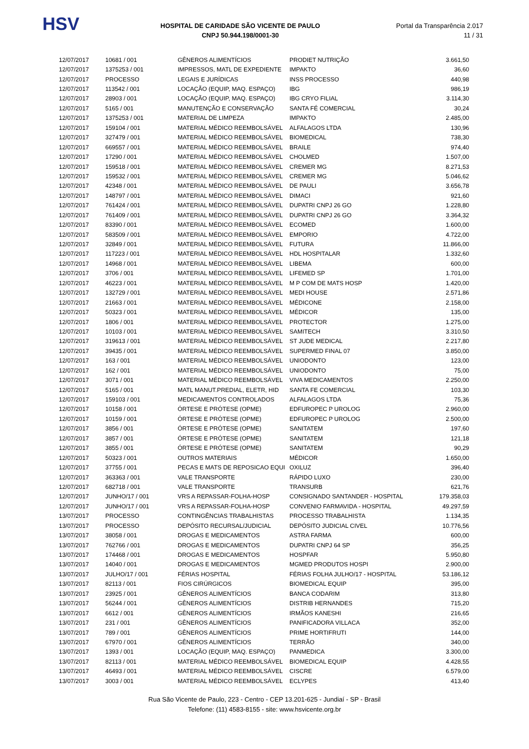HSV
HOSPITAL DE CARIDADE SÃO VICENTE DE PAULO
CNPJ 50.944.198/0001-30
Portal da Transparência 2.017
11 / 31
| 12/07/2017 | 10681 / 001 | GÊNEROS ALIMENTÍCIOS | PRODIET NUTRIÇÃO | 3.661,50 |
| 12/07/2017 | 1375253 / 001 | IMPRESSOS, MATL DE EXPEDIENTE | IMPAKTO | 36,60 |
| 12/07/2017 | PROCESSO | LEGAIS E JURÍDICAS | INSS PROCESSO | 440,98 |
| 12/07/2017 | 113542 / 001 | LOCAÇÃO (EQUIP, MAQ. ESPAÇO) | IBG | 986,19 |
| 12/07/2017 | 28903 / 001 | LOCAÇÃO (EQUIP, MAQ. ESPAÇO) | IBG CRYO FILIAL | 3.114,30 |
| 12/07/2017 | 5165 / 001 | MANUTENÇÃO E CONSERVAÇÃO | SANTA FÉ COMERCIAL | 30,24 |
| 12/07/2017 | 1375253 / 001 | MATERIAL DE LIMPEZA | IMPAKTO | 2.485,00 |
| 12/07/2017 | 159104 / 001 | MATERIAL MÉDICO REEMBOLSÁVEL | ALFALAGOS LTDA | 130,96 |
| 12/07/2017 | 327479 / 001 | MATERIAL MÉDICO REEMBOLSÁVEL | BIOMEDICAL | 738,30 |
| 12/07/2017 | 669557 / 001 | MATERIAL MÉDICO REEMBOLSÁVEL | BRAILE | 974,40 |
| 12/07/2017 | 17290 / 001 | MATERIAL MÉDICO REEMBOLSÁVEL | CHOLMED | 1.507,00 |
| 12/07/2017 | 159518 / 001 | MATERIAL MÉDICO REEMBOLSÁVEL | CREMER MG | 8.271,53 |
| 12/07/2017 | 159532 / 001 | MATERIAL MÉDICO REEMBOLSÁVEL | CREMER MG | 5.046,62 |
| 12/07/2017 | 42348 / 001 | MATERIAL MÉDICO REEMBOLSÁVEL | DE PAULI | 3.656,78 |
| 12/07/2017 | 148797 / 001 | MATERIAL MÉDICO REEMBOLSÁVEL | DIMACI | 921,60 |
| 12/07/2017 | 761424 / 001 | MATERIAL MÉDICO REEMBOLSÁVEL | DUPATRI CNPJ 26 GO | 1.228,80 |
| 12/07/2017 | 761409 / 001 | MATERIAL MÉDICO REEMBOLSÁVEL | DUPATRI CNPJ 26 GO | 3.364,32 |
| 12/07/2017 | 83390 / 001 | MATERIAL MÉDICO REEMBOLSÁVEL | ECOMED | 1.600,00 |
| 12/07/2017 | 583509 / 001 | MATERIAL MÉDICO REEMBOLSÁVEL | EMPORIO | 4.722,00 |
| 12/07/2017 | 32849 / 001 | MATERIAL MÉDICO REEMBOLSÁVEL | FUTURA | 11.866,00 |
| 12/07/2017 | 117223 / 001 | MATERIAL MÉDICO REEMBOLSÁVEL | HDL HOSPITALAR | 1.332,60 |
| 12/07/2017 | 14968 / 001 | MATERIAL MÉDICO REEMBOLSÁVEL | LIBEMA | 600,00 |
| 12/07/2017 | 3706 / 001 | MATERIAL MÉDICO REEMBOLSÁVEL | LIFEMED SP | 1.701,00 |
| 12/07/2017 | 46223 / 001 | MATERIAL MÉDICO REEMBOLSÁVEL | M P COM DE MATS HOSP | 1.420,00 |
| 12/07/2017 | 132729 / 001 | MATERIAL MÉDICO REEMBOLSÁVEL | MEDI HOUSE | 2.571,86 |
| 12/07/2017 | 21663 / 001 | MATERIAL MÉDICO REEMBOLSÁVEL | MÉDICONE | 2.158,00 |
| 12/07/2017 | 50323 / 001 | MATERIAL MÉDICO REEMBOLSÁVEL | MÉDICOR | 135,00 |
| 12/07/2017 | 1806 / 001 | MATERIAL MÉDICO REEMBOLSÁVEL | PROTECTOR | 1.275,00 |
| 12/07/2017 | 10103 / 001 | MATERIAL MÉDICO REEMBOLSÁVEL | SAMITECH | 3.310,50 |
| 12/07/2017 | 319613 / 001 | MATERIAL MÉDICO REEMBOLSÁVEL | ST JUDE MEDICAL | 2.217,80 |
| 12/07/2017 | 39435 / 001 | MATERIAL MÉDICO REEMBOLSÁVEL | SUPERMED FINAL 07 | 3.850,00 |
| 12/07/2017 | 163 / 001 | MATERIAL MÉDICO REEMBOLSÁVEL | UNIODONTO | 123,00 |
| 12/07/2017 | 162 / 001 | MATERIAL MÉDICO REEMBOLSÁVEL | UNIODONTO | 75,00 |
| 12/07/2017 | 3071 / 001 | MATERIAL MÉDICO REEMBOLSÁVEL | VIVA MEDICAMENTOS | 2.250,00 |
| 12/07/2017 | 5165 / 001 | MATL MANUT.PREDIAL, ELETR, HID | SANTA FE COMERCIAL | 103,30 |
| 12/07/2017 | 159103 / 001 | MEDICAMENTOS CONTROLADOS | ALFALAGOS LTDA | 75,36 |
| 12/07/2017 | 10158 / 001 | ÓRTESE E PRÓTESE (OPME) | EDFUROPEC P UROLOG | 2.960,00 |
| 12/07/2017 | 10159 / 001 | ÓRTESE E PRÓTESE (OPME) | EDFUROPEC P UROLOG | 2.500,00 |
| 12/07/2017 | 3856 / 001 | ÓRTESE E PRÓTESE (OPME) | SANITATEM | 197,60 |
| 12/07/2017 | 3857 / 001 | ÓRTESE E PRÓTESE (OPME) | SANITATEM | 121,18 |
| 12/07/2017 | 3855 / 001 | ÓRTESE E PRÓTESE (OPME) | SANITATEM | 90,29 |
| 12/07/2017 | 50323 / 001 | OUTROS MATERIAIS | MÉDICOR | 1.650,00 |
| 12/07/2017 | 37755 / 001 | PECAS E MATS DE REPOSICAO EQUI | OXILUZ | 396,40 |
| 12/07/2017 | 363363 / 001 | VALE TRANSPORTE | RÁPIDO LUXO | 230,00 |
| 12/07/2017 | 682718 / 001 | VALE TRANSPORTE | TRANSURB | 621,76 |
| 12/07/2017 | JUNHO/17 / 001 | VRS A REPASSAR-FOLHA-HOSP | CONSIGNADO SANTANDER - HOSPITAL | 179.358,03 |
| 12/07/2017 | JUNHO/17 / 001 | VRS A REPASSAR-FOLHA-HOSP | CONVENIO FARMAVIDA - HOSPITAL | 49.297,59 |
| 13/07/2017 | PROCESSO | CONTINGÊNCIAS TRABALHISTAS | PROCESSO TRABALHISTA | 1.134,35 |
| 13/07/2017 | PROCESSO | DEPÓSITO RECURSAL/JUDICIAL | DEPÓSITO JUDICIAL CIVEL | 10.776,56 |
| 13/07/2017 | 38058 / 001 | DROGAS E MEDICAMENTOS | ASTRA FARMA | 600,00 |
| 13/07/2017 | 762766 / 001 | DROGAS E MEDICAMENTOS | DUPATRI CNPJ 64 SP | 356,25 |
| 13/07/2017 | 174468 / 001 | DROGAS E MEDICAMENTOS | HOSPFAR | 5.950,80 |
| 13/07/2017 | 14040 / 001 | DROGAS E MEDICAMENTOS | MGMED PRODUTOS HOSPI | 2.900,00 |
| 13/07/2017 | JULHO/17 / 001 | FÉRIAS HOSPITAL | FÉRIAS FOLHA JULHO/17 - HOSPITAL | 53.186,12 |
| 13/07/2017 | 82113 / 001 | FIOS CIRÚRGICOS | BIOMEDICAL EQUIP | 395,00 |
| 13/07/2017 | 23925 / 001 | GÊNEROS ALIMENTÍCIOS | BANCA CODARIM | 313,80 |
| 13/07/2017 | 56244 / 001 | GÊNEROS ALIMENTÍCIOS | DISTRIB HERNANDES | 715,20 |
| 13/07/2017 | 6612 / 001 | GÊNEROS ALIMENTÍCIOS | IRMÃOS KANESHI | 216,65 |
| 13/07/2017 | 231 / 001 | GÊNEROS ALIMENTÍCIOS | PANIFICADORA VILLACA | 352,00 |
| 13/07/2017 | 789 / 001 | GÊNEROS ALIMENTÍCIOS | PRIME HORTIFRUTI | 144,00 |
| 13/07/2017 | 67970 / 001 | GÊNEROS ALIMENTÍCIOS | TERRÃO | 340,00 |
| 13/07/2017 | 1393 / 001 | LOCAÇÃO (EQUIP, MAQ. ESPAÇO) | PANMEDICA | 3.300,00 |
| 13/07/2017 | 82113 / 001 | MATERIAL MÉDICO REEMBOLSÁVEL | BIOMEDICAL EQUIP | 4.428,55 |
| 13/07/2017 | 46493 / 001 | MATERIAL MÉDICO REEMBOLSÁVEL | CISCRE | 6.579,00 |
| 13/07/2017 | 3003 / 001 | MATERIAL MÉDICO REEMBOLSÁVEL | ECLYPES | 413,40 |
Rua São Vicente de Paulo, 223 - Centro - CEP 13.201-625 - Jundiaí - SP - Brasil
Telefone: (11) 4583-8155 - site: www.hsvicente.org.br